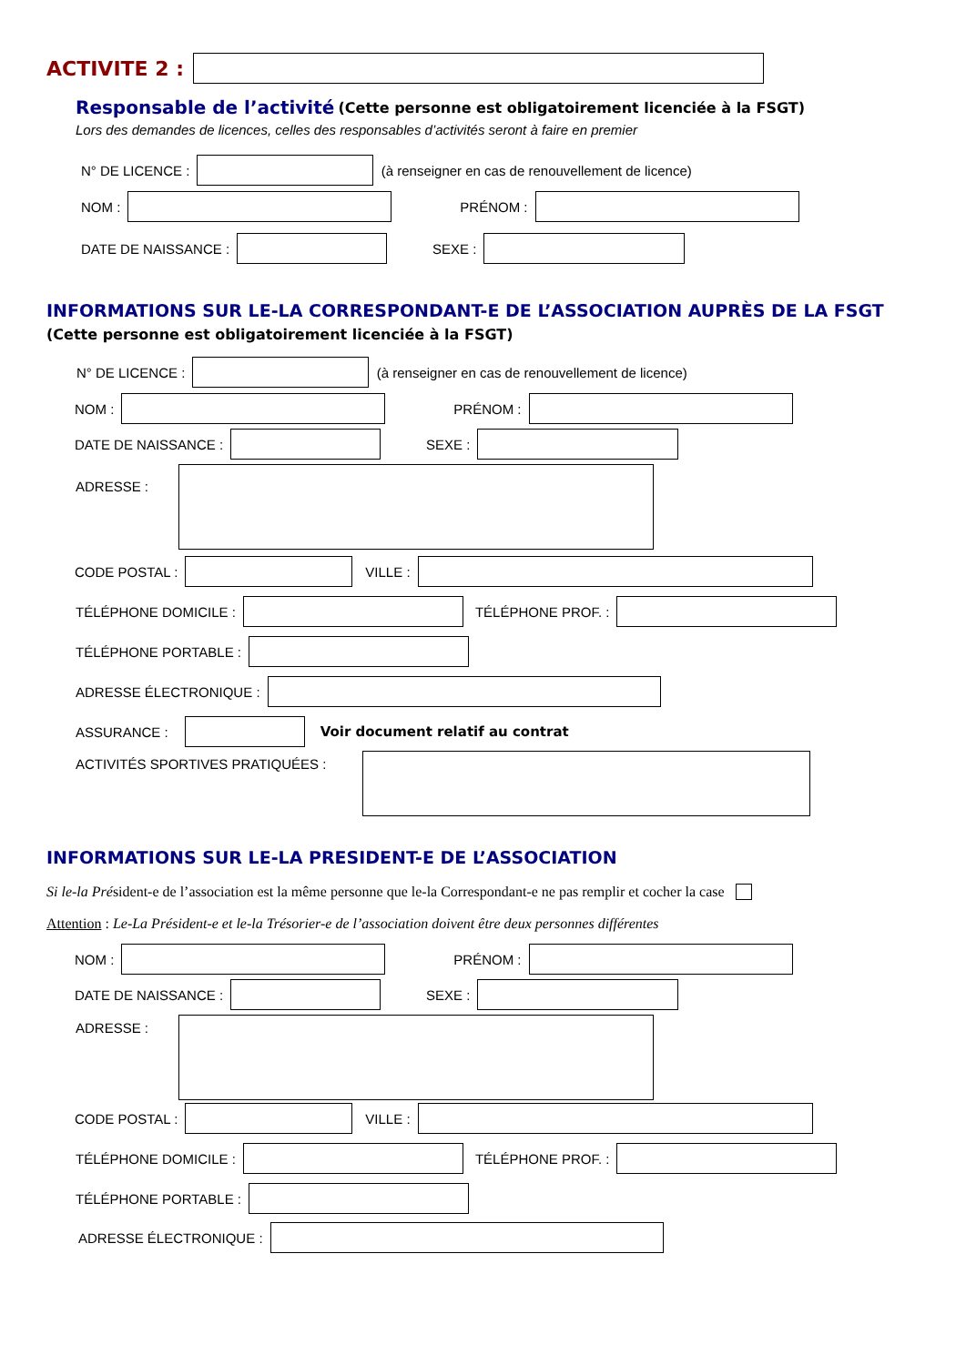ACTIVITE 2 :
Responsable de l’activité (Cette personne est obligatoirement licenciée à la FSGT)
Lors des demandes de licences, celles des responsables d’activités seront à faire en premier
N° DE LICENCE : (à renseigner en cas de renouvellement de licence)
NOM : PRÉNOM :
DATE DE NAISSANCE : SEXE :
INFORMATIONS SUR LE-LA CORRESPONDANT-E DE L’ASSOCIATION AUPRÈS DE LA FSGT
(Cette personne est obligatoirement licenciée à la FSGT)
N° DE LICENCE : (à renseigner en cas de renouvellement de licence)
NOM : PRÉNOM :
DATE DE NAISSANCE : SEXE :
ADRESSE :
CODE POSTAL : VILLE :
TÉLÉPHONE DOMICILE : TÉLÉPHONE PROF. :
TÉLÉPHONE PORTABLE :
ADRESSE ÉLECTRONIQUE :
ASSURANCE : Voir document relatif au contrat
ACTIVITÉS SPORTIVES PRATIQUÉES :
INFORMATIONS SUR LE-LA PRESIDENT-E DE L’ASSOCIATION
Si le-la Pré sident-e de l’association est la même personne que le-la Correspondant-e ne pas remplir et cocher la case
Attention : Le-La Président-e et le-la Trésorier-e de l’association doivent être deux personnes différentes
NOM : PRÉNOM :
DATE DE NAISSANCE : SEXE :
ADRESSE :
CODE POSTAL : VILLE :
TÉLÉPHONE DOMICILE : TÉLÉPHONE PROF. :
TÉLÉPHONE PORTABLE :
ADRESSE ÉLECTRONIQUE :